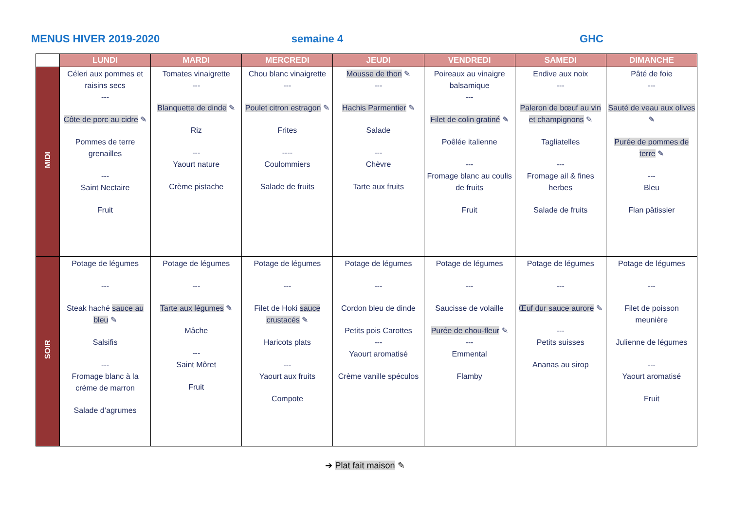MENUS HIVER 2019-2020 semaine 4 GHC
| | LUNDI | MARDI | MERCREDI | JEUDI | VENDREDI | SAMEDI | DIMANCHE |
| --- | --- | --- | --- | --- | --- | --- | --- |
| MIDI | Céleri aux pommes et raisins secs --- Côte de porc au cidre ✎ Pommes de terre grenailles --- Saint Nectaire Fruit | Tomates vinaigrette --- Blanquette de dinde ✎ Riz --- Yaourt nature Crème pistache | Chou blanc vinaigrette --- Poulet citron estragon ✎ Frites ---- Coulommiers Salade de fruits | Mousse de thon ✎ --- Hachis Parmentier ✎ Salade --- Chèvre Tarte aux fruits | Poireaux au vinaigre balsamique --- Filet de colin gratiné ✎ Poêlée italienne --- Fromage blanc au coulis de fruits Fruit | Endive aux noix --- Paleron de bœuf au vin et champignons ✎ Tagliatelles --- Fromage ail & fines herbes Salade de fruits | Pâté de foie --- Sauté de veau aux olives ✎ Purée de pommes de terre ✎ --- Bleu Flan pâtissier |
| SOIR | Potage de légumes --- Steak haché sauce au bleu ✎ Salsifis --- Fromage blanc à la crème de marron Salade d’agrumes | Potage de légumes --- Tarte aux légumes ✎ Mâche --- Saint Môret Fruit | Potage de légumes --- Filet de Hoki sauce crustacés ✎ Haricots plats --- Yaourt aux fruits Compote | Potage de légumes --- Cordon bleu de dinde Petits pois Carottes --- Yaourt aromatisé Crème vanille spéculos | Potage de légumes --- Saucisse de volaille Purée de chou-fleur ✎ --- Emmental Flamby | Potage de légumes --- Œuf dur sauce aurore ✎ --- Petits suisses Ananas au sirop | Potage de légumes --- Filet de poisson meunière Julienne de légumes --- Yaourt aromatisé Fruit |
➔ Plat fait maison ✎